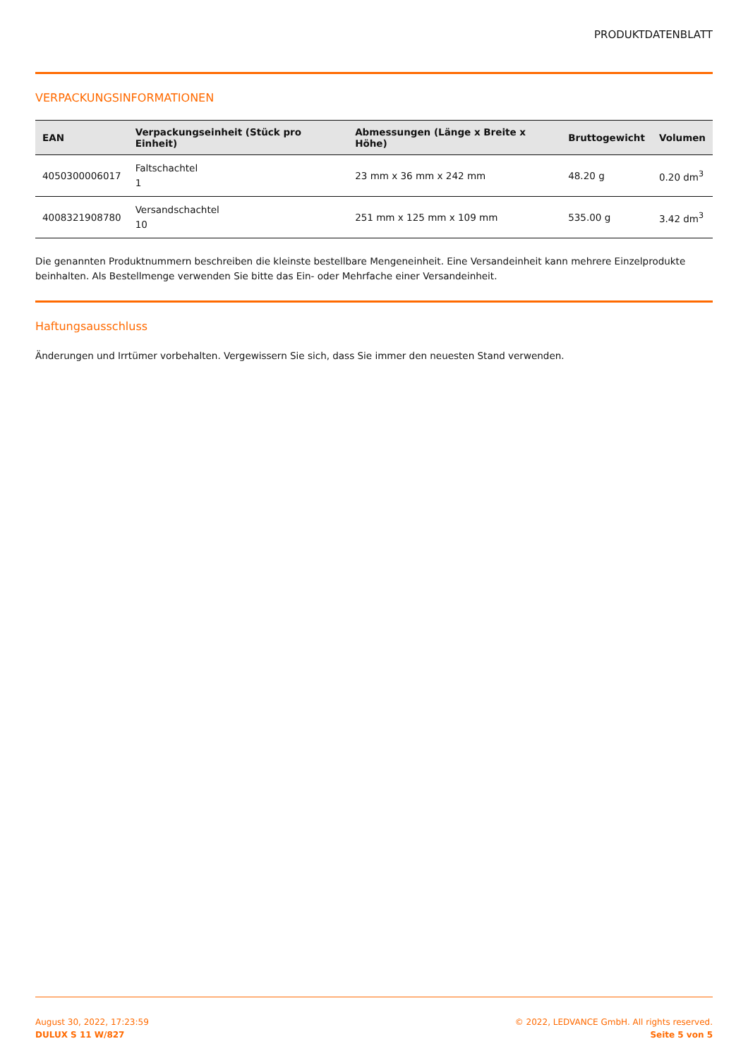PRODUKTDATENBLATT
VERPACKUNGSINFORMATIONEN
| EAN | Verpackungseinheit (Stück pro Einheit) | Abmessungen (Länge x Breite x Höhe) | Bruttogewicht | Volumen |
| --- | --- | --- | --- | --- |
| 4050300006017 | Faltschachtel 1 | 23 mm x 36 mm x 242 mm | 48.20 g | 0.20 dm<sup>3</sup> |
| 4008321908780 | Versandschachtel 10 | 251 mm x 125 mm x 109 mm | 535.00 g | 3.42 dm<sup>3</sup> |
Die genannten Produktnummern beschreiben die kleinste bestellbare Mengeneinheit. Eine Versandeinheit kann mehrere Einzelprodukte beinhalten. Als Bestellmenge verwenden Sie bitte das Ein- oder Mehrfache einer Versandeinheit.
Haftungsausschluss
Änderungen und Irrtümer vorbehalten. Vergewissern Sie sich, dass Sie immer den neuesten Stand verwenden.
August 30, 2022, 17:23:59
DULUX S 11 W/827
© 2022, LEDVANCE GmbH. All rights reserved.
Seite 5 von 5